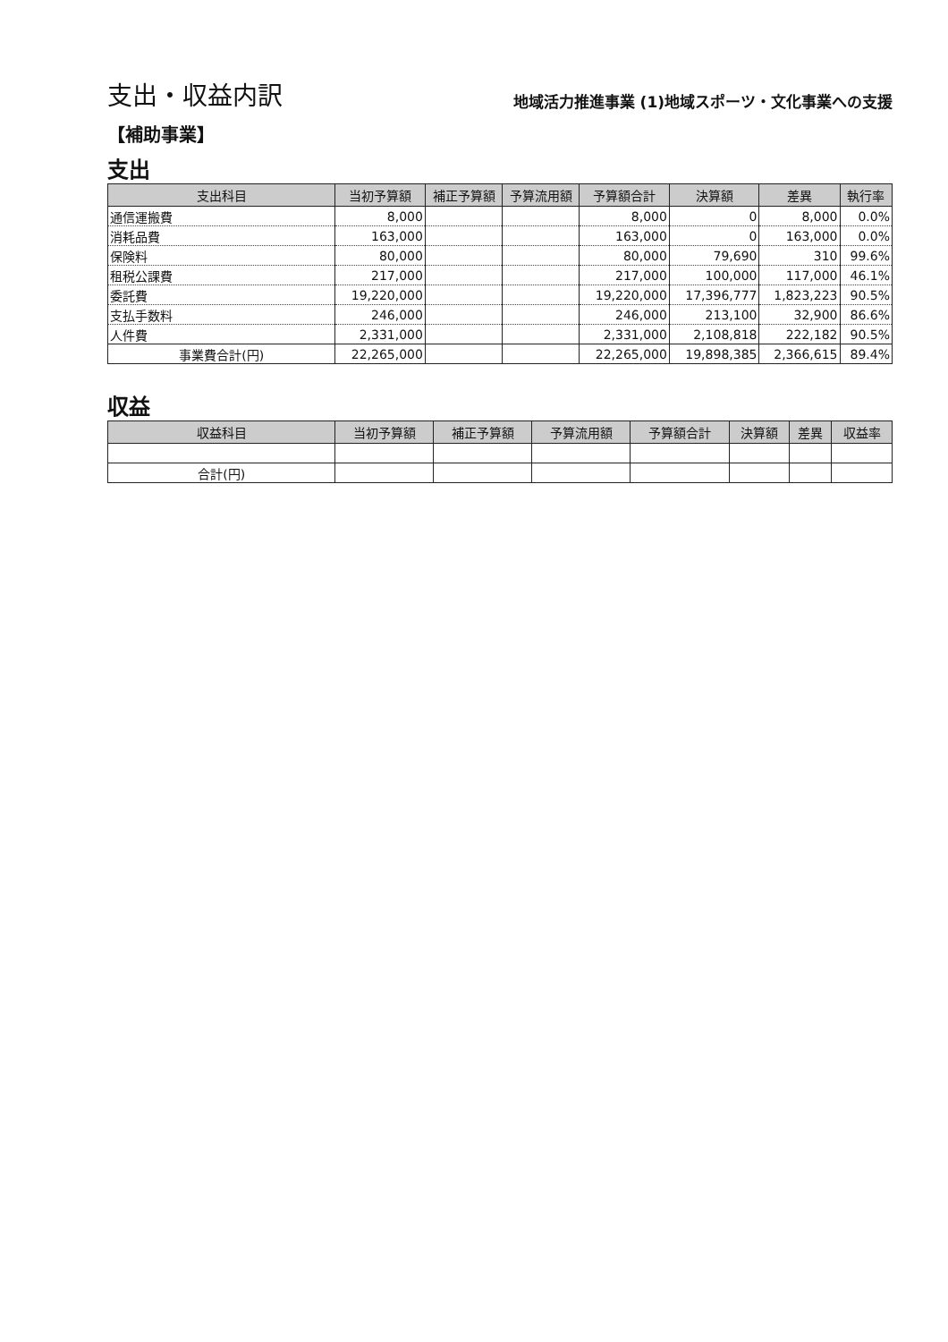支出・収益内訳
地域活力推進事業 (1)地域スポーツ・文化事業への支援
【補助事業】
支出
| 支出科目 | 当初予算額 | 補正予算額 | 予算流用額 | 予算額合計 | 決算額 | 差異 | 執行率 |
| --- | --- | --- | --- | --- | --- | --- | --- |
| 通信運搬費 | 8,000 | | | 8,000 | 0 | 8,000 | 0.0% |
| 消耗品費 | 163,000 | | | 163,000 | 0 | 163,000 | 0.0% |
| 保険料 | 80,000 | | | 80,000 | 79,690 | 310 | 99.6% |
| 租税公課費 | 217,000 | | | 217,000 | 100,000 | 117,000 | 46.1% |
| 委託費 | 19,220,000 | | | 19,220,000 | 17,396,777 | 1,823,223 | 90.5% |
| 支払手数料 | 246,000 | | | 246,000 | 213,100 | 32,900 | 86.6% |
| 人件費 | 2,331,000 | | | 2,331,000 | 2,108,818 | 222,182 | 90.5% |
| 事業費合計(円) | 22,265,000 | | | 22,265,000 | 19,898,385 | 2,366,615 | 89.4% |
収益
| 収益科目 | 当初予算額 | 補正予算額 | 予算流用額 | 予算額合計 | 決算額 | 差異 | 収益率 |
| --- | --- | --- | --- | --- | --- | --- | --- |
| 合計(円) | | | | | | | |